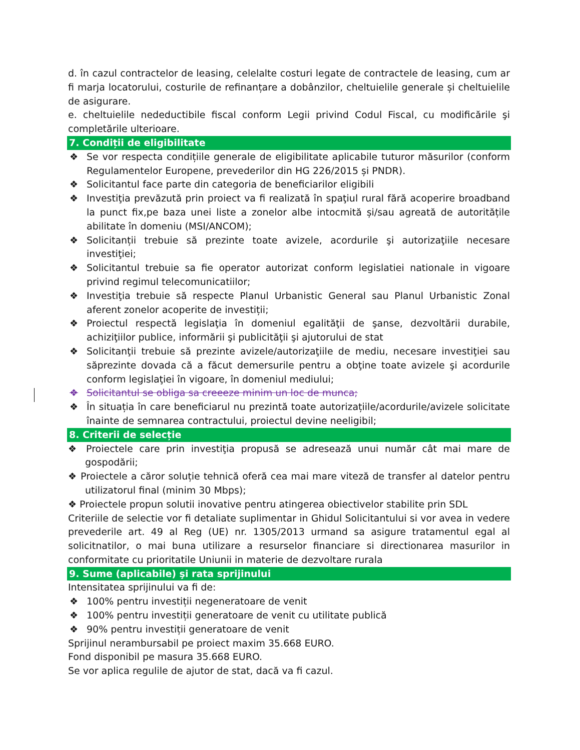d. în cazul contractelor de leasing, celelalte costuri legate de contractele de leasing, cum ar fi marja locatorului, costurile de refinanțare a dobânzilor, cheltuielile generale și cheltuielile de asigurare.
e. cheltuielile nedeductibile fiscal conform Legii privind Codul Fiscal, cu modificările şi completările ulterioare.
7. Condiții de eligibilitate
❖ Se vor respecta condițiile generale de eligibilitate aplicabile tuturor măsurilor (conform Regulamentelor Europene, prevederilor din HG 226/2015 și PNDR).
❖ Solicitantul face parte din categoria de beneficiarilor eligibili
❖ Investiţia prevăzută prin proiect va fi realizată în spaţiul rural fără acoperire broadband la punct fix,pe baza unei liste a zonelor albe intocmită și/sau agreată de autoritățile abilitate în domeniu (MSI/ANCOM);
❖ Solicitanții trebuie să prezinte toate avizele, acordurile şi autorizaţiile necesare investiţiei;
❖ Solicitantul trebuie sa fie operator autorizat conform legislatiei nationale in vigoare privind regimul telecomunicatiilor;
❖ Investiţia trebuie să respecte Planul Urbanistic General sau Planul Urbanistic Zonal aferent zonelor acoperite de investiții;
❖ Proiectul respectă legislaţia în domeniul egalităţii de şanse, dezvoltării durabile, achiziţiilor publice, informării şi publicităţii şi ajutorului de stat
❖ Solicitanţii trebuie să prezinte avizele/autorizaţiile de mediu, necesare investiţiei sau săprezinte dovada că a făcut demersurile pentru a obţine toate avizele şi acordurile conform legislaţiei în vigoare, în domeniul mediului;
❖ Solicitantul se obliga sa creeeze minim un loc de munca;
❖ În situația în care beneficiarul nu prezintă toate autorizațiile/acordurile/avizele solicitate înainte de semnarea contractului, proiectul devine neeligibil;
8. Criterii de selecție
❖ Proiectele care prin investiţia propusă se adresează unui număr cât mai mare de gospodării;
❖ Proiectele a căror soluție tehnică oferă cea mai mare viteză de transfer al datelor pentru utilizatorul final (minim 30 Mbps);
❖ Proiectele propun solutii inovative pentru atingerea obiectivelor stabilite prin SDL
Criteriile de selectie vor fi detaliate suplimentar in Ghidul Solicitantului si vor avea in vedere prevederile art. 49 al Reg (UE) nr. 1305/2013 urmand sa asigure tratamentul egal al solicitnatilor, o mai buna utilizare a resurselor financiare si directionarea masurilor in conformitate cu prioritatile Uniunii in materie de dezvoltare rurala
9. Sume (aplicabile) şi rata sprijinului
Intensitatea sprijinului va fi de:
❖ 100% pentru investiții negeneratoare de venit
❖ 100% pentru investiții generatoare de venit cu utilitate publică
❖ 90% pentru investiții generatoare de venit
Sprijinul nerambursabil pe proiect maxim 35.668 EURO.
Fond disponibil pe masura 35.668 EURO.
Se vor aplica regulile de ajutor de stat, dacă va fi cazul.